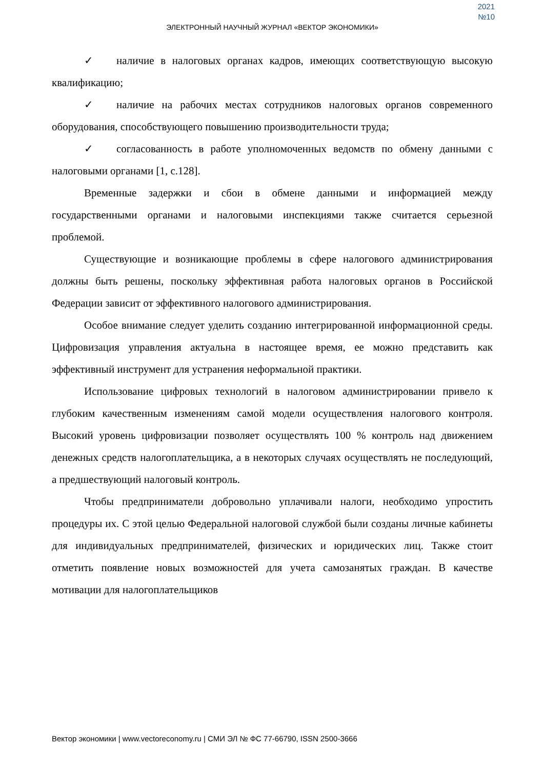2021
№10
ЭЛЕКТРОННЫЙ НАУЧНЫЙ ЖУРНАЛ «ВЕКТОР ЭКОНОМИКИ»
✓ наличие в налоговых органах кадров, имеющих соответствующую высокую квалификацию;
✓ наличие на рабочих местах сотрудников налоговых органов современного оборудования, способствующего повышению производительности труда;
✓ согласованность в работе уполномоченных ведомств по обмену данными с налоговыми органами [1, с.128].
Временные задержки и сбои в обмене данными и информацией между государственными органами и налоговыми инспекциями также считается серьезной проблемой.
Существующие и возникающие проблемы в сфере налогового администрирования должны быть решены, поскольку эффективная работа налоговых органов в Российской Федерации зависит от эффективного налогового администрирования.
Особое внимание следует уделить созданию интегрированной информационной среды. Цифровизация управления актуальна в настоящее время, ее можно представить как эффективный инструмент для устранения неформальной практики.
Использование цифровых технологий в налоговом администрировании привело к глубоким качественным изменениям самой модели осуществления налогового контроля. Высокий уровень цифровизации позволяет осуществлять 100 % контроль над движением денежных средств налогоплательщика, а в некоторых случаях осуществлять не последующий, а предшествующий налоговый контроль.
Чтобы предприниматели добровольно уплачивали налоги, необходимо упростить процедуры их. С этой целью Федеральной налоговой службой были созданы личные кабинеты для индивидуальных предпринимателей, физических и юридических лиц. Также стоит отметить появление новых возможностей для учета самозанятых граждан. В качестве мотивации для налогоплательщиков
Вектор экономики | www.vectoreconomy.ru | СМИ ЭЛ № ФС 77-66790, ISSN 2500-3666